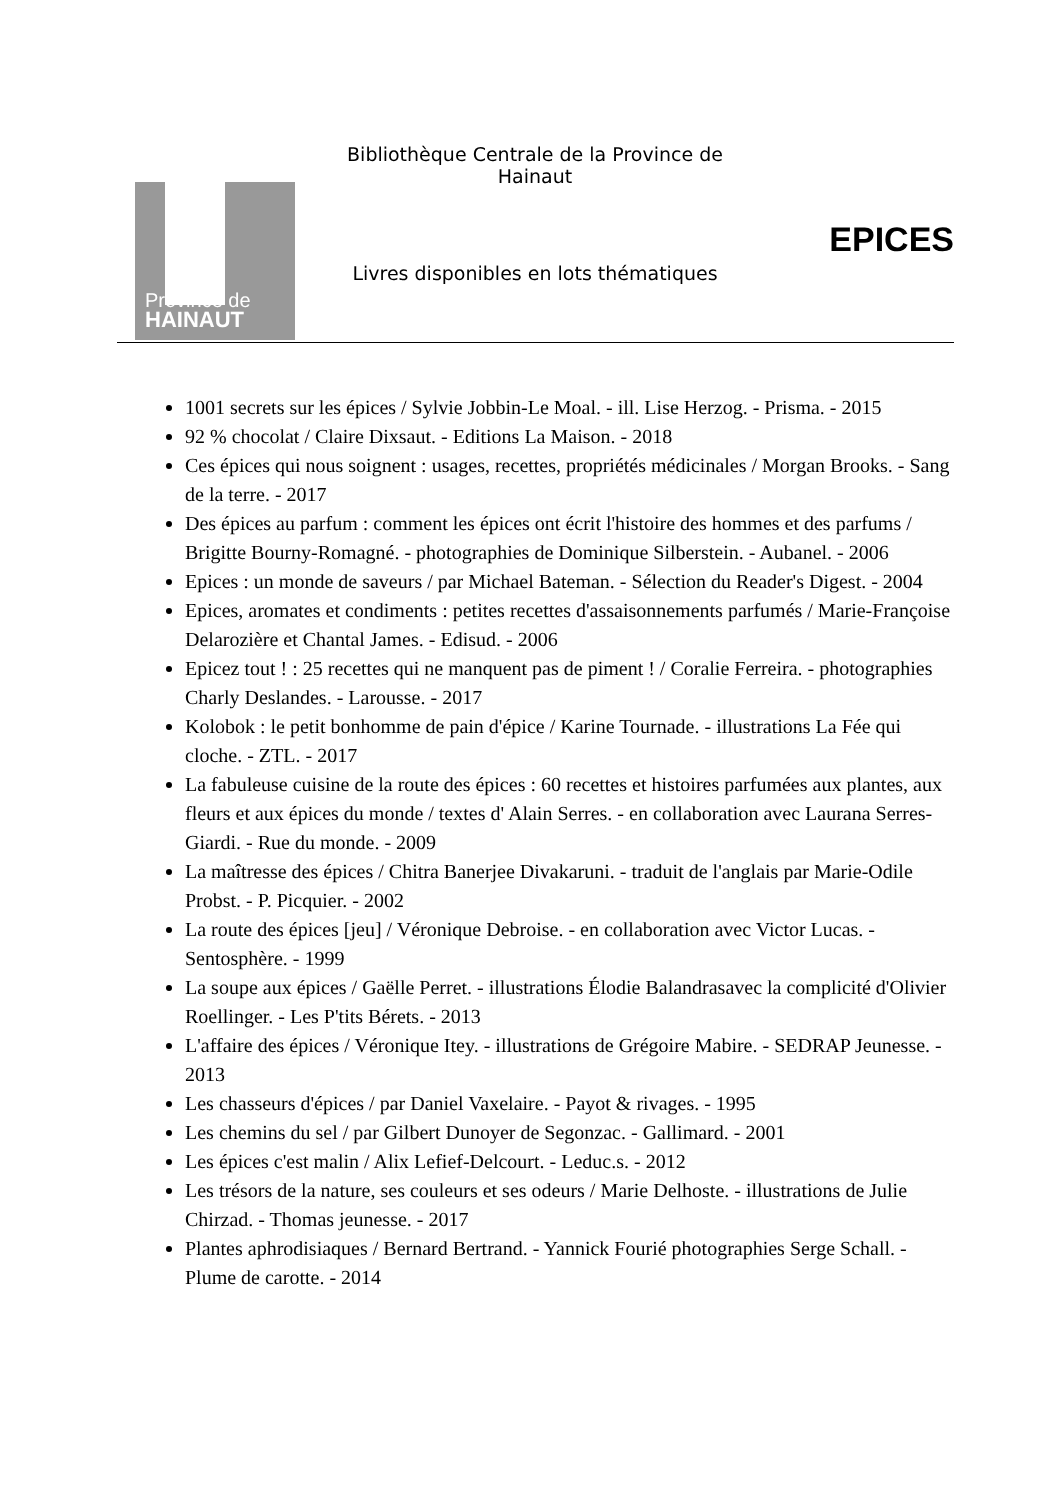Province de
HAINAUT
Bibliothèque Centrale de la Province de Hainaut
Livres disponibles en lots thématiques
EPICES
1001 secrets sur les épices / Sylvie Jobbin-Le Moal. - ill. Lise Herzog. - Prisma. - 2015
92 % chocolat / Claire Dixsaut. - Editions La Maison. - 2018
Ces épices qui nous soignent : usages, recettes, propriétés médicinales / Morgan Brooks. - Sang de la terre. - 2017
Des épices au parfum : comment les épices ont écrit l'histoire des hommes et des parfums / Brigitte Bourny-Romagné. - photographies de Dominique Silberstein. - Aubanel. - 2006
Epices : un monde de saveurs / par Michael Bateman. - Sélection du Reader's Digest. - 2004
Epices, aromates et condiments : petites recettes d'assaisonnements parfumés / Marie-Françoise Delarozière et Chantal James. - Edisud. - 2006
Epicez tout ! : 25 recettes qui ne manquent pas de piment ! / Coralie Ferreira. - photographies Charly Deslandes. - Larousse. - 2017
Kolobok : le petit bonhomme de pain d'épice / Karine Tournade. - illustrations La Fée qui cloche. - ZTL. - 2017
La fabuleuse cuisine de la route des épices : 60 recettes et histoires parfumées aux plantes, aux fleurs et aux épices du monde / textes d' Alain Serres. - en collaboration avec Laurana Serres-Giardi. - Rue du monde. - 2009
La maîtresse des épices / Chitra Banerjee Divakaruni. - traduit de l'anglais par Marie-Odile Probst. - P. Picquier. - 2002
La route des épices [jeu] / Véronique Debroise. - en collaboration avec Victor Lucas. - Sentosphère. - 1999
La soupe aux épices / Gaëlle Perret. - illustrations Élodie Balandrasavec la complicité d'Olivier Roellinger. - Les P'tits Bérets. - 2013
L'affaire des épices / Véronique Itey. - illustrations de Grégoire Mabire. - SEDRAP Jeunesse. - 2013
Les chasseurs d'épices / par Daniel Vaxelaire. - Payot & rivages. - 1995
Les chemins du sel / par Gilbert Dunoyer de Segonzac. - Gallimard. - 2001
Les épices c'est malin / Alix Lefief-Delcourt. - Leduc.s. - 2012
Les trésors de la nature, ses couleurs et ses odeurs / Marie Delhoste. - illustrations de Julie Chirzad. - Thomas jeunesse. - 2017
Plantes aphrodisiaques / Bernard Bertrand. - Yannick Fourié photographies Serge Schall. - Plume de carotte. - 2014